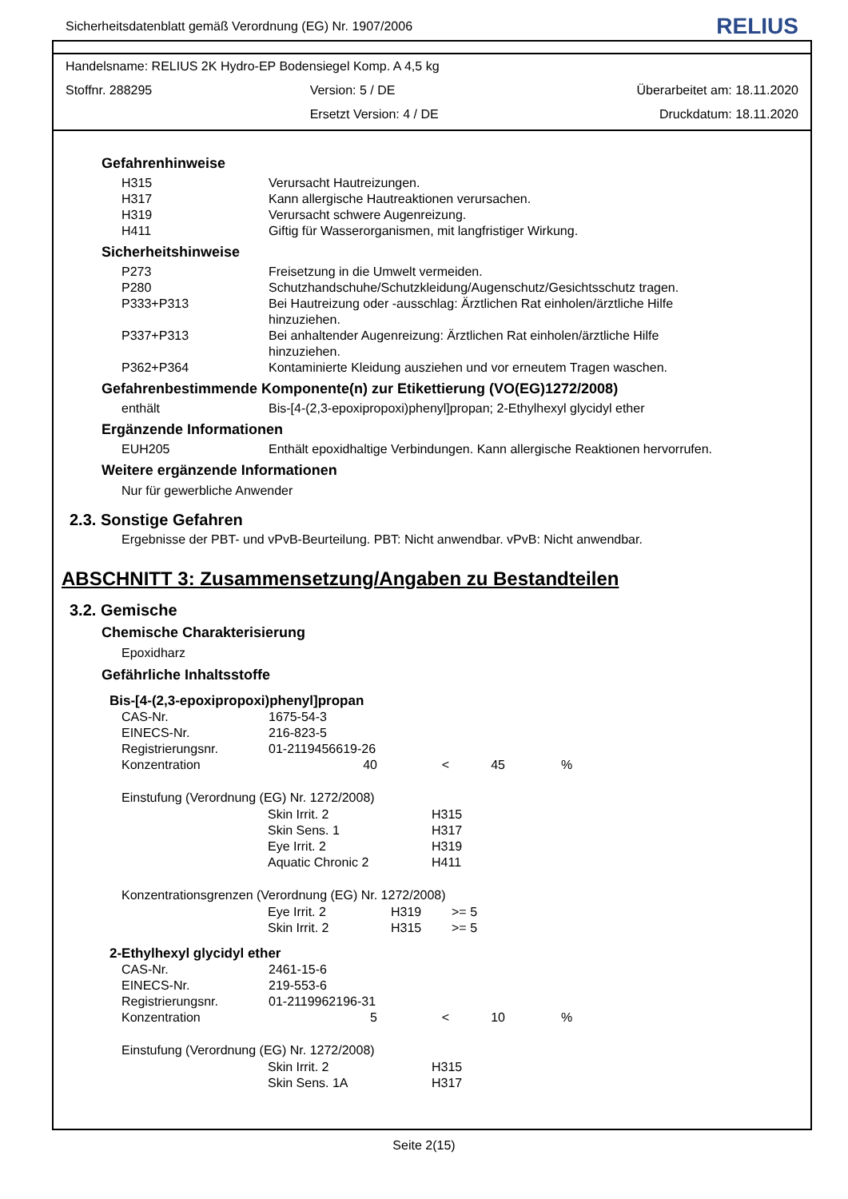Sicherheitsdatenblatt gemäß Verordnung (EG) Nr. 1907/2006 RELIUS
Handelsname: RELIUS 2K Hydro-EP Bodensiegel Komp. A 4,5 kg
Stoffnr. 288295 Version: 5 / DE Überarbeitet am: 18.11.2020
Ersetzt Version: 4 / DE Druckdatum: 18.11.2020
Gefahrenhinweise
| H315 | Verursacht Hautreizungen. |
| H317 | Kann allergische Hautreaktionen verursachen. |
| H319 | Verursacht schwere Augenreizung. |
| H411 | Giftig für Wasserorganismen, mit langfristiger Wirkung. |
Sicherheitshinweise
| P273 | Freisetzung in die Umwelt vermeiden. |
| P280 | Schutzhandschuhe/Schutzkleidung/Augenschutz/Gesichtsschutz tragen. |
| P333+P313 | Bei Hautreizung oder -ausschlag: Ärztlichen Rat einholen/ärztliche Hilfe hinzuziehen. |
| P337+P313 | Bei anhaltender Augenreizung: Ärztlichen Rat einholen/ärztliche Hilfe hinzuziehen. |
| P362+P364 | Kontaminierte Kleidung ausziehen und vor erneutem Tragen waschen. |
Gefahrenbestimmende Komponente(n) zur Etikettierung (VO(EG)1272/2008)
| enthält | Bis-[4-(2,3-epoxipropoxi)phenyl]propan; 2-Ethylhexyl glycidyl ether |
Ergänzende Informationen
| EUH205 | Enthält epoxidhaltige Verbindungen. Kann allergische Reaktionen hervorrufen. |
Weitere ergänzende Informationen
Nur für gewerbliche Anwender
2.3. Sonstige Gefahren
Ergebnisse der PBT- und vPvB-Beurteilung. PBT: Nicht anwendbar. vPvB: Nicht anwendbar.
ABSCHNITT 3: Zusammensetzung/Angaben zu Bestandteilen
3.2. Gemische
Chemische Charakterisierung
Epoxidharz
Gefährliche Inhaltsstoffe
Bis-[4-(2,3-epoxipropoxi)phenyl]propan
| CAS-Nr. | 1675-54-3 | | | |
| EINECS-Nr. | 216-823-5 | | | |
| Registrierungsnr. | 01-2119456619-26 | | | |
| Konzentration | 40 | < | 45 | % |
Einstufung (Verordnung (EG) Nr. 1272/2008)
| Skin Irrit. 2 | H315 |
| Skin Sens. 1 | H317 |
| Eye Irrit. 2 | H319 |
| Aquatic Chronic 2 | H411 |
Konzentrationsgrenzen (Verordnung (EG) Nr. 1272/2008)
| Eye Irrit. 2 | H319 | >= 5 |
| Skin Irrit. 2 | H315 | >= 5 |
2-Ethylhexyl glycidyl ether
| CAS-Nr. | 2461-15-6 | | | |
| EINECS-Nr. | 219-553-6 | | | |
| Registrierungsnr. | 01-2119962196-31 | | | |
| Konzentration | 5 | < | 10 | % |
Einstufung (Verordnung (EG) Nr. 1272/2008)
| Skin Irrit. 2 | H315 |
| Skin Sens. 1A | H317 |
Seite 2(15)